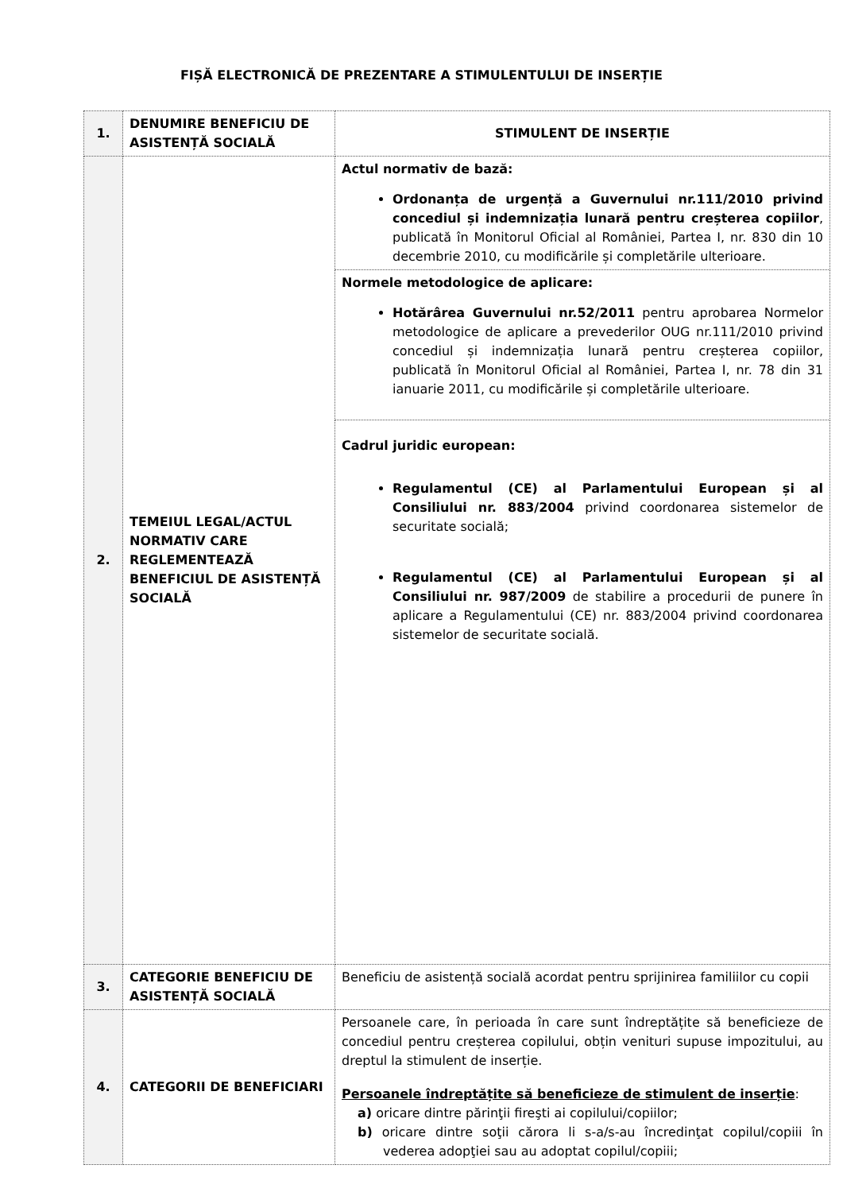FIȘĂ ELECTRONICĂ DE PREZENTARE A STIMULENTULUI DE INSERȚIE
| 1. | DENUMIRE BENEFICIU DE ASISTENȚĂ SOCIALĂ | STIMULENT DE INSERȚIE |
| 2. | TEMEIUL LEGAL/ACTUL NORMATIV CARE REGLEMENTEAZĂ BENEFICIUL DE ASISTENȚĂ SOCIALĂ | Actul normativ de bază: Ordonanța de urgență a Guvernului nr.111/2010 privind concediul și indemnizația lunară pentru creșterea copiilor , publicată în Monitorul Oficial al României, Partea I, nr. 830 din 10 decembrie 2010, cu modificările și completările ulterioare. |
| | | Normele metodologice de aplicare: Hotărârea Guvernului nr.52/2011 pentru aprobarea Normelor metodologice de aplicare a prevederilor OUG nr.111/2010 privind concediul și indemnizația lunară pentru creșterea copiilor, publicată în Monitorul Oficial al României, Partea I, nr. 78 din 31 ianuarie 2011, cu modificările și completările ulterioare. |
| | | Cadrul juridic european: Regulamentul (CE) al Parlamentului European și al Consiliului nr. 883/2004 privind coordonarea sistemelor de securitate socială; Regulamentul (CE) al Parlamentului European și al Consiliului nr. 987/2009 de stabilire a procedurii de punere în aplicare a Regulamentului (CE) nr. 883/2004 privind coordonarea sistemelor de securitate socială. |
| 3. | CATEGORIE BENEFICIU DE ASISTENȚĂ SOCIALĂ | Beneficiu de asistență socială acordat pentru sprijinirea familiilor cu copii |
| 4. | CATEGORII DE BENEFICIARI | Persoanele care, în perioada în care sunt îndreptățite să beneficieze de concediul pentru creșterea copilului, obțin venituri supuse impozitului, au dreptul la stimulent de inserție. Persoanele îndreptățite să beneficieze de stimulent de inserție : a) oricare dintre părinţii fireşti ai copilului/copiilor; b) oricare dintre soţii cărora li s-a/s-au încredinţat copilul/copiii în vederea adopţiei sau au adoptat copilul/copiii; |